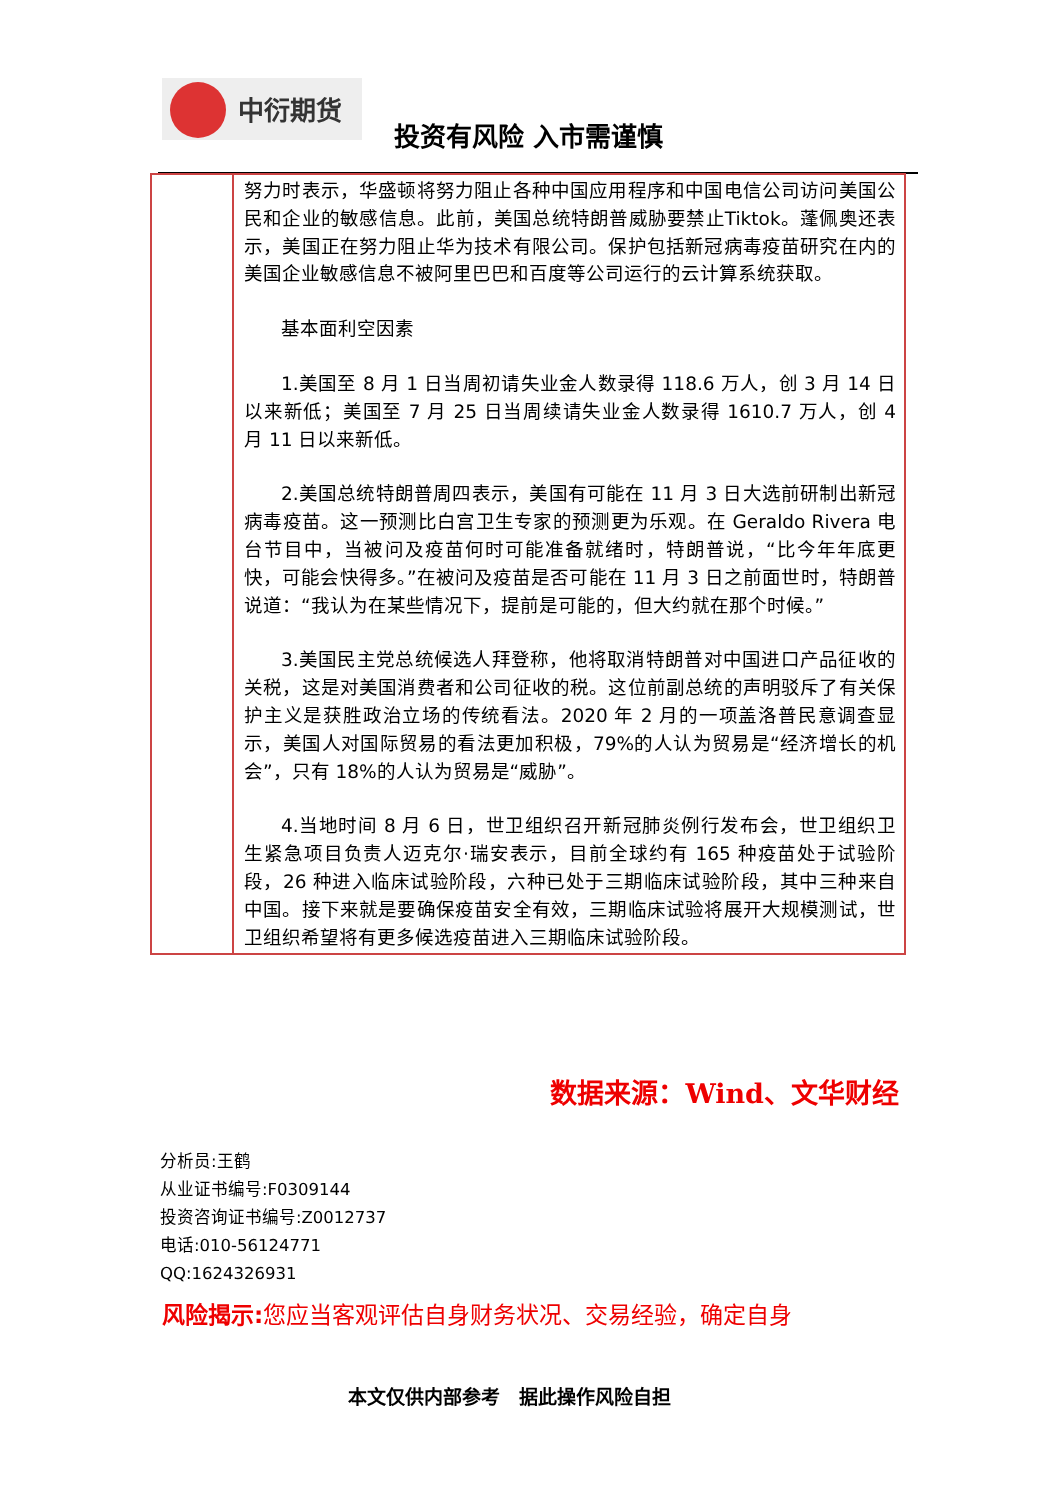中衍期货
投资有风险 入市需谨慎
| | 努力时表示，华盛顿将努力阻止各种中国应用程序和中国电信公司访问美国公民和企业的敏感信息。此前，美国总统特朗普威胁要禁止Tiktok。蓬佩奥还表示，美国正在努力阻止华为技术有限公司。保护包括新冠病毒疫苗研究在内的美国企业敏感信息不被阿里巴巴和百度等公司运行的云计算系统获取。 基本面利空因素 1.美国至 8 月 1 日当周初请失业金人数录得 118.6 万人，创 3 月 14 日以来新低；美国至 7 月 25 日当周续请失业金人数录得 1610.7 万人，创 4 月 11 日以来新低。 2.美国总统特朗普周四表示，美国有可能在 11 月 3 日大选前研制出新冠病毒疫苗。这一预测比白宫卫生专家的预测更为乐观。在 Geraldo Rivera 电台节目中，当被问及疫苗何时可能准备就绪时，特朗普说，“比今年年底更快，可能会快得多。”在被问及疫苗是否可能在 11 月 3 日之前面世时，特朗普说道：“我认为在某些情况下，提前是可能的，但大约就在那个时候。” 3.美国民主党总统候选人拜登称，他将取消特朗普对中国进口产品征收的关税，这是对美国消费者和公司征收的税。这位前副总统的声明驳斥了有关保护主义是获胜政治立场的传统看法。2020 年 2 月的一项盖洛普民意调查显示，美国人对国际贸易的看法更加积极，79%的人认为贸易是“经济增长的机会”，只有 18%的人认为贸易是“威胁”。 4.当地时间 8 月 6 日，世卫组织召开新冠肺炎例行发布会，世卫组织卫生紧急项目负责人迈克尔·瑞安表示，目前全球约有 165 种疫苗处于试验阶段，26 种进入临床试验阶段，六种已处于三期临床试验阶段，其中三种来自中国。接下来就是要确保疫苗安全有效，三期临床试验将展开大规模测试，世卫组织希望将有更多候选疫苗进入三期临床试验阶段。 |
数据来源：Wind、文华财经
分析员:王鹤
从业证书编号:F0309144
投资咨询证书编号:Z0012737
电话:010-56124771
QQ:1624326931
风险揭示: 您应当客观评估自身财务状况、交易经验，确定自身
本文仅供内部参考　据此操作风险自担